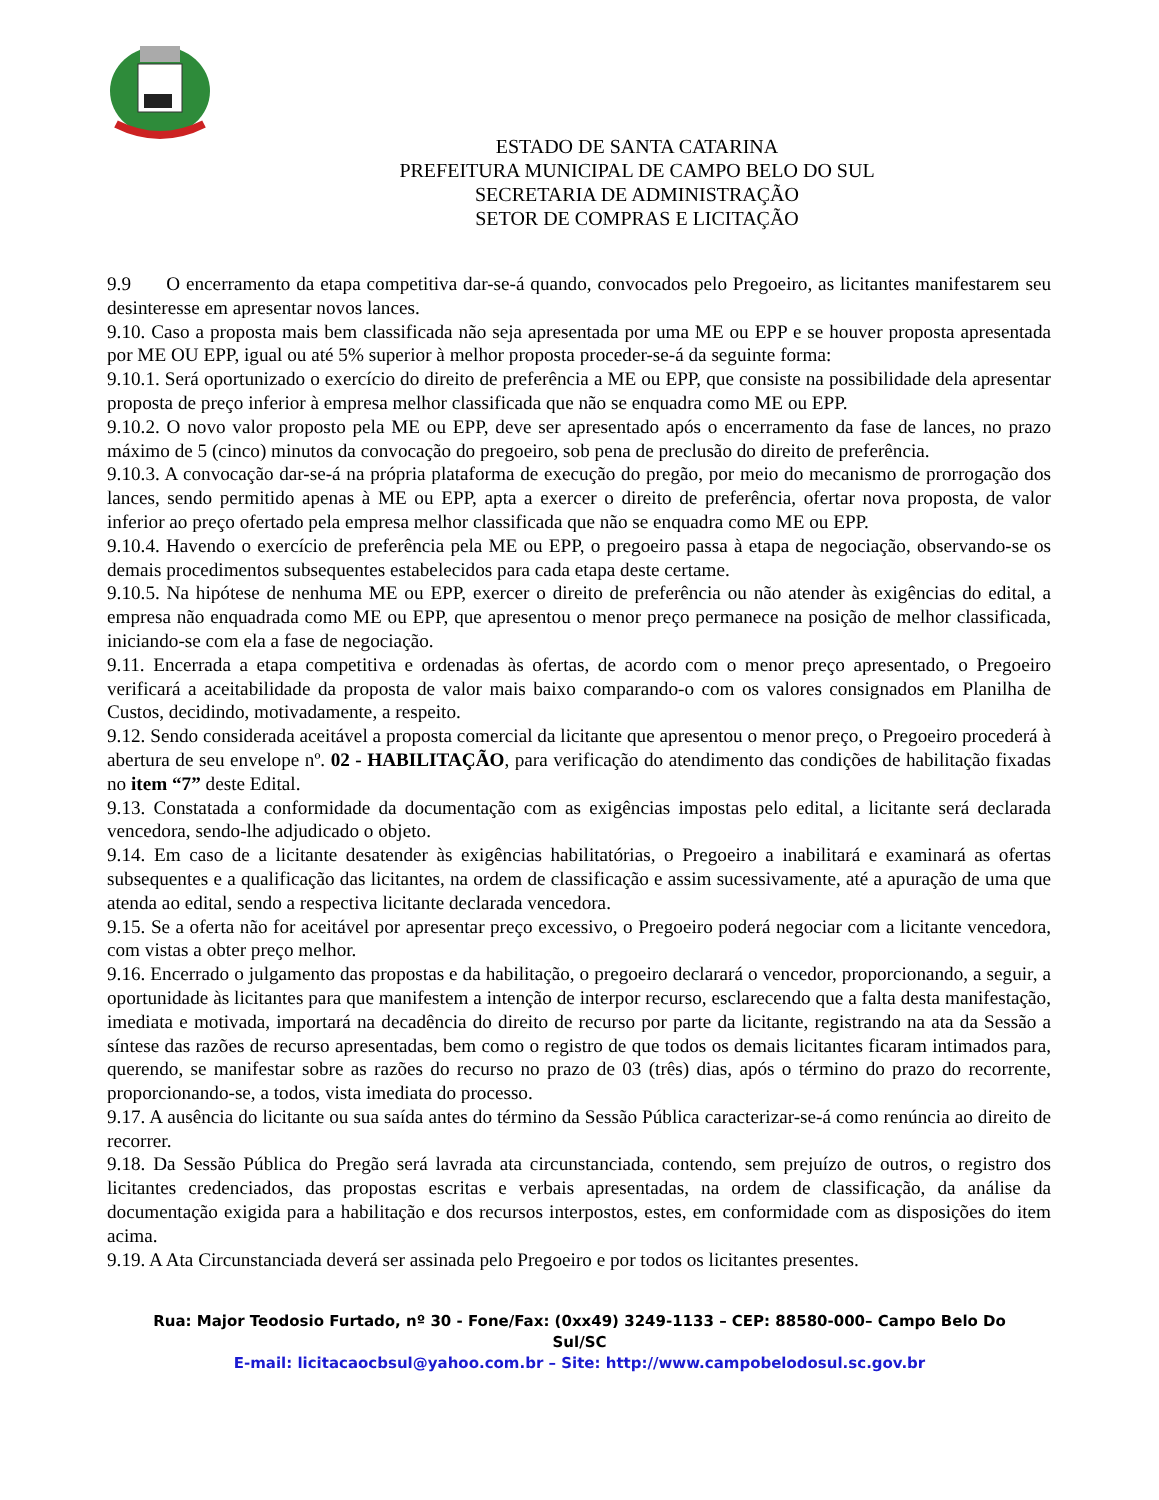ESTADO DE SANTA CATARINA
PREFEITURA MUNICIPAL DE CAMPO BELO DO SUL
SECRETARIA DE ADMINISTRAÇÃO
SETOR DE COMPRAS E LICITAÇÃO
9.9 O encerramento da etapa competitiva dar-se-á quando, convocados pelo Pregoeiro, as licitantes manifestarem seu desinteresse em apresentar novos lances.
9.10. Caso a proposta mais bem classificada não seja apresentada por uma ME ou EPP e se houver proposta apresentada por ME OU EPP, igual ou até 5% superior à melhor proposta proceder-se-á da seguinte forma:
9.10.1. Será oportunizado o exercício do direito de preferência a ME ou EPP, que consiste na possibilidade dela apresentar proposta de preço inferior à empresa melhor classificada que não se enquadra como ME ou EPP.
9.10.2. O novo valor proposto pela ME ou EPP, deve ser apresentado após o encerramento da fase de lances, no prazo máximo de 5 (cinco) minutos da convocação do pregoeiro, sob pena de preclusão do direito de preferência.
9.10.3. A convocação dar-se-á na própria plataforma de execução do pregão, por meio do mecanismo de prorrogação dos lances, sendo permitido apenas à ME ou EPP, apta a exercer o direito de preferência, ofertar nova proposta, de valor inferior ao preço ofertado pela empresa melhor classificada que não se enquadra como ME ou EPP.
9.10.4. Havendo o exercício de preferência pela ME ou EPP, o pregoeiro passa à etapa de negociação, observando-se os demais procedimentos subsequentes estabelecidos para cada etapa deste certame.
9.10.5. Na hipótese de nenhuma ME ou EPP, exercer o direito de preferência ou não atender às exigências do edital, a empresa não enquadrada como ME ou EPP, que apresentou o menor preço permanece na posição de melhor classificada, iniciando-se com ela a fase de negociação.
9.11. Encerrada a etapa competitiva e ordenadas às ofertas, de acordo com o menor preço apresentado, o Pregoeiro verificará a aceitabilidade da proposta de valor mais baixo comparando-o com os valores consignados em Planilha de Custos, decidindo, motivadamente, a respeito.
9.12. Sendo considerada aceitável a proposta comercial da licitante que apresentou o menor preço, o Pregoeiro procederá à abertura de seu envelope nº. 02 - HABILITAÇÃO, para verificação do atendimento das condições de habilitação fixadas no item “7” deste Edital.
9.13. Constatada a conformidade da documentação com as exigências impostas pelo edital, a licitante será declarada vencedora, sendo-lhe adjudicado o objeto.
9.14. Em caso de a licitante desatender às exigências habilitatórias, o Pregoeiro a inabilitará e examinará as ofertas subsequentes e a qualificação das licitantes, na ordem de classificação e assim sucessivamente, até a apuração de uma que atenda ao edital, sendo a respectiva licitante declarada vencedora.
9.15. Se a oferta não for aceitável por apresentar preço excessivo, o Pregoeiro poderá negociar com a licitante vencedora, com vistas a obter preço melhor.
9.16. Encerrado o julgamento das propostas e da habilitação, o pregoeiro declarará o vencedor, proporcionando, a seguir, a oportunidade às licitantes para que manifestem a intenção de interpor recurso, esclarecendo que a falta desta manifestação, imediata e motivada, importará na decadência do direito de recurso por parte da licitante, registrando na ata da Sessão a síntese das razões de recurso apresentadas, bem como o registro de que todos os demais licitantes ficaram intimados para, querendo, se manifestar sobre as razões do recurso no prazo de 03 (três) dias, após o término do prazo do recorrente, proporcionando-se, a todos, vista imediata do processo.
9.17. A ausência do licitante ou sua saída antes do término da Sessão Pública caracterizar-se-á como renúncia ao direito de recorrer.
9.18. Da Sessão Pública do Pregão será lavrada ata circunstanciada, contendo, sem prejuízo de outros, o registro dos licitantes credenciados, das propostas escritas e verbais apresentadas, na ordem de classificação, da análise da documentação exigida para a habilitação e dos recursos interpostos, estes, em conformidade com as disposições do item acima.
9.19. A Ata Circunstanciada deverá ser assinada pelo Pregoeiro e por todos os licitantes presentes.
Rua: Major Teodosio Furtado, nº 30 - Fone/Fax: (0xx49) 3249-1133 – CEP: 88580-000– Campo Belo Do Sul/SC
E-mail: licitacaocbsul@yahoo.com.br – Site: http://www.campobelodosul.sc.gov.br